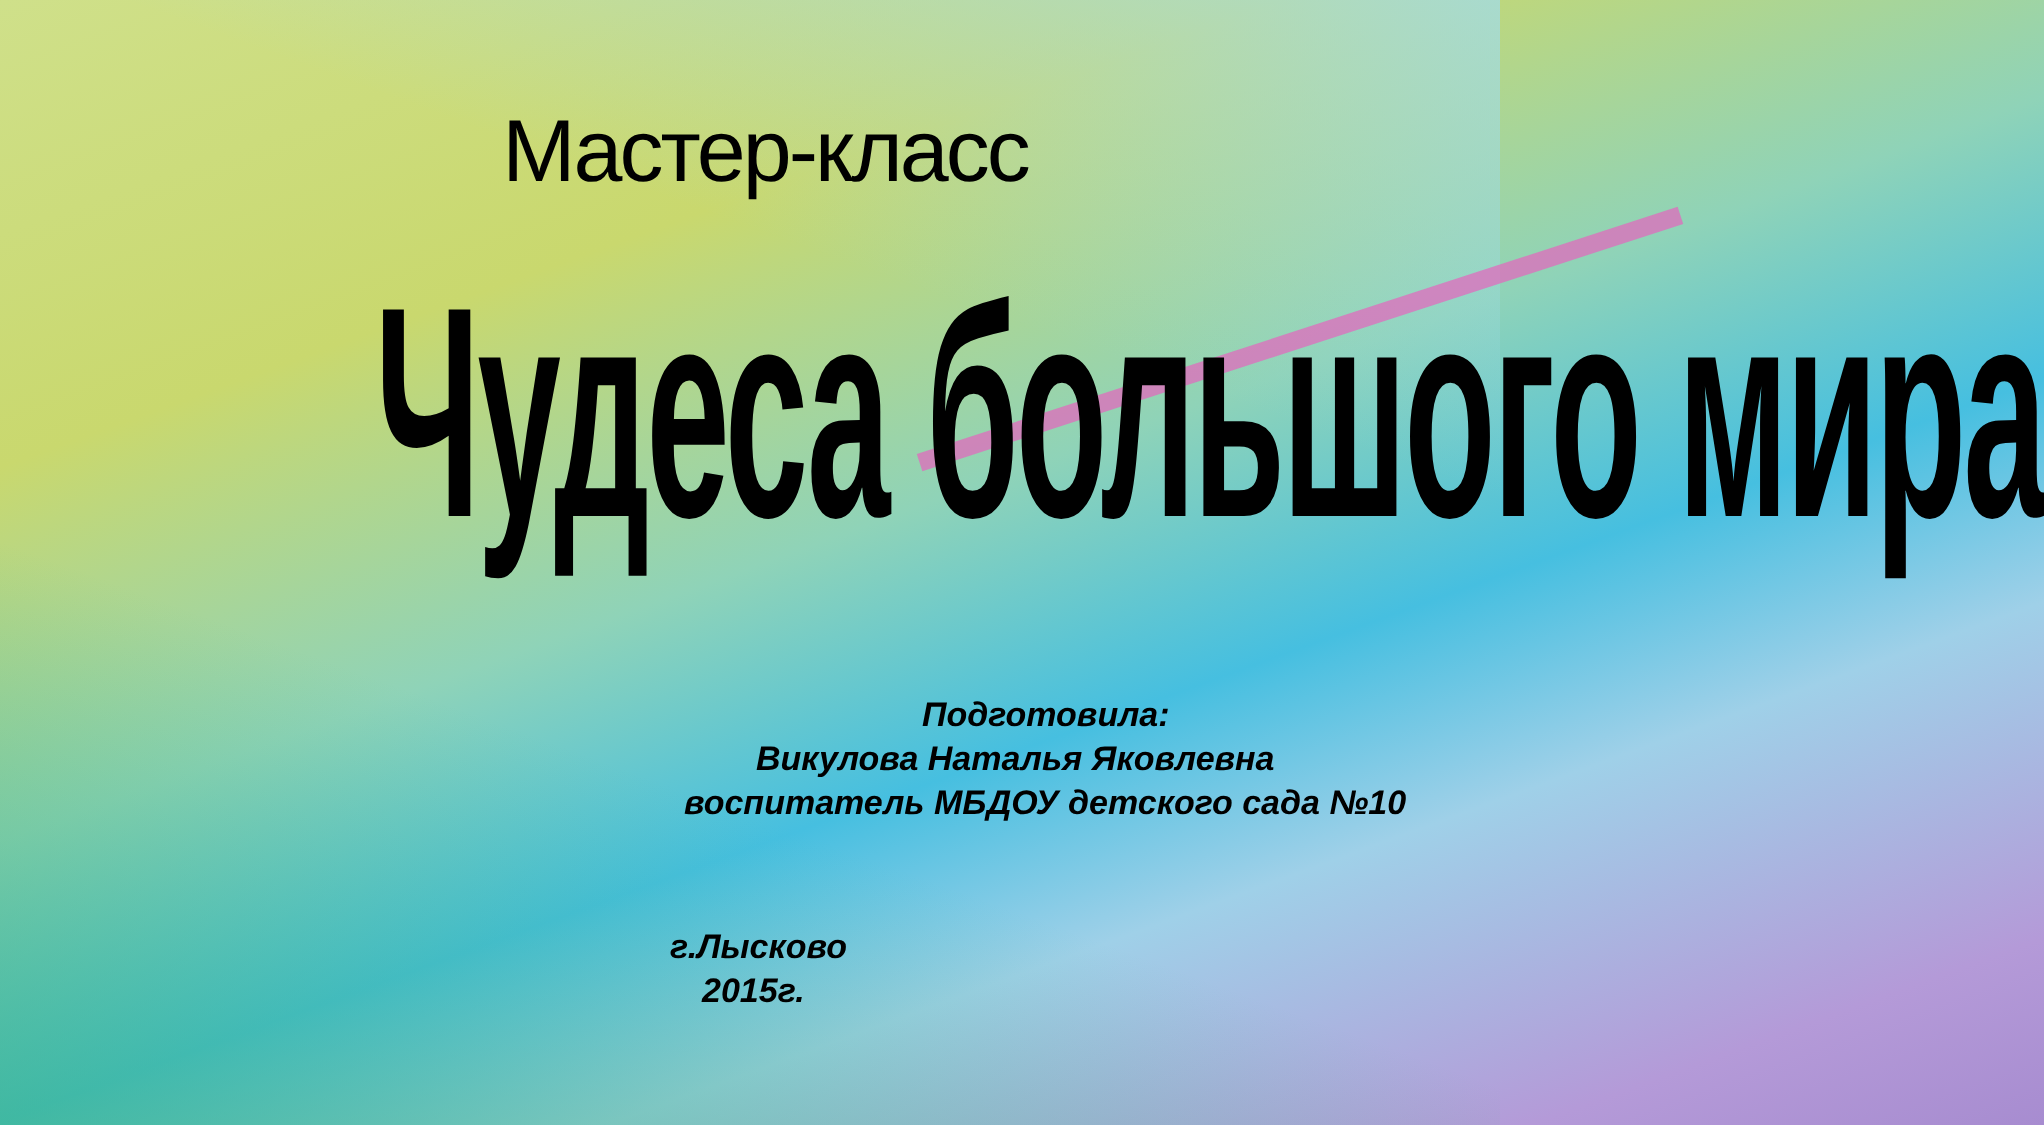Мастер-класс
Чудеса большого мира
Подготовила:
Викулова Наталья Яковлевна
воспитатель МБДОУ детского сада №10
г.Лысково
2015г.